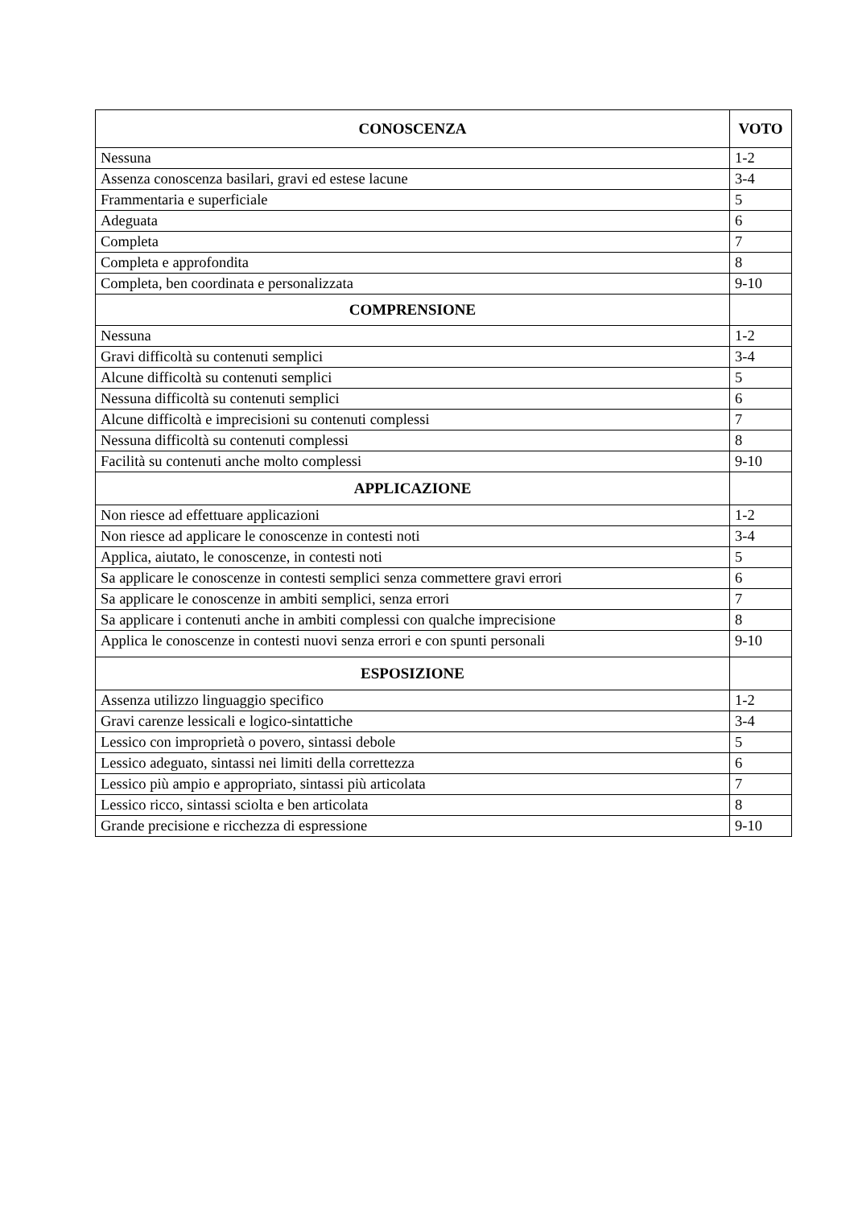| CONOSCENZA | VOTO |
| --- | --- |
| Nessuna | 1-2 |
| Assenza conoscenza basilari, gravi ed estese lacune | 3-4 |
| Frammentaria e superficiale | 5 |
| Adeguata | 6 |
| Completa | 7 |
| Completa e approfondita | 8 |
| Completa, ben coordinata e personalizzata | 9-10 |
| COMPRENSIONE | |
| Nessuna | 1-2 |
| Gravi difficoltà su contenuti semplici | 3-4 |
| Alcune difficoltà su contenuti semplici | 5 |
| Nessuna difficoltà su contenuti semplici | 6 |
| Alcune difficoltà e imprecisioni su contenuti complessi | 7 |
| Nessuna difficoltà su contenuti complessi | 8 |
| Facilità su contenuti anche molto complessi | 9-10 |
| APPLICAZIONE | |
| Non riesce ad effettuare applicazioni | 1-2 |
| Non riesce ad applicare le conoscenze in contesti noti | 3-4 |
| Applica, aiutato, le conoscenze, in contesti noti | 5 |
| Sa applicare le conoscenze in contesti semplici senza commettere gravi errori | 6 |
| Sa applicare le conoscenze in ambiti semplici, senza errori | 7 |
| Sa applicare i contenuti anche in ambiti complessi con qualche imprecisione | 8 |
| Applica le conoscenze in contesti nuovi senza errori e con spunti personali | 9-10 |
| ESPOSIZIONE | |
| Assenza utilizzo linguaggio specifico | 1-2 |
| Gravi carenze lessicali e logico-sintattiche | 3-4 |
| Lessico con improprietà o povero, sintassi debole | 5 |
| Lessico adeguato, sintassi nei limiti della correttezza | 6 |
| Lessico più ampio e appropriato, sintassi più articolata | 7 |
| Lessico ricco, sintassi sciolta e ben articolata | 8 |
| Grande precisione e ricchezza di espressione | 9-10 |